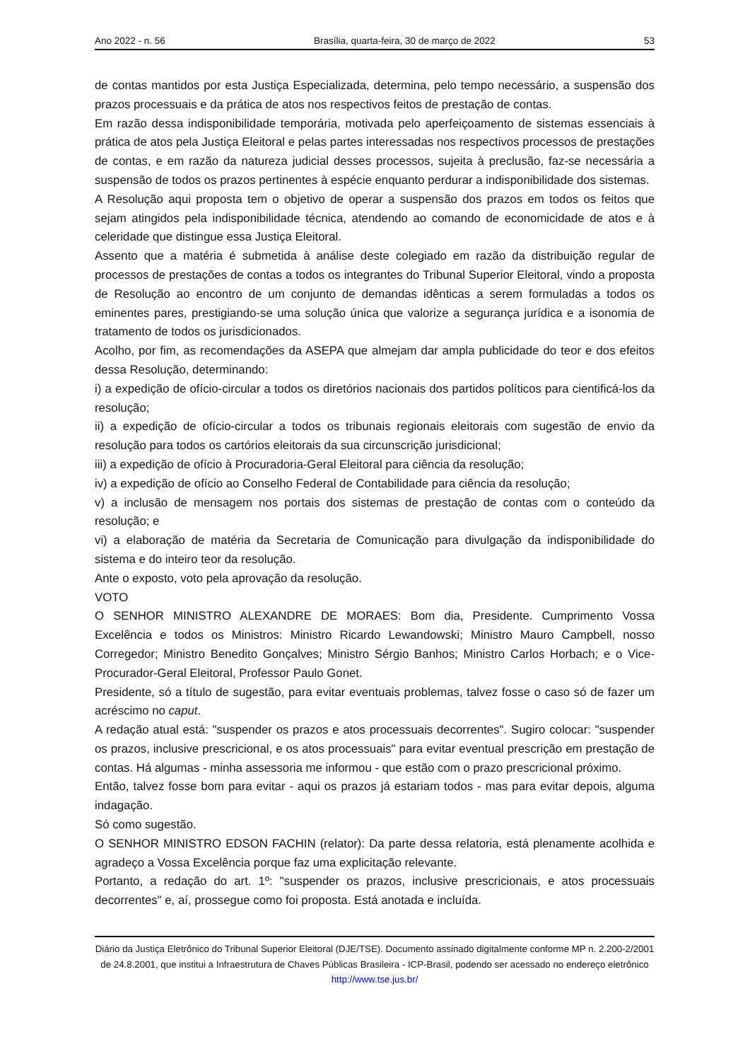Ano 2022 - n. 56 Brasília, quarta-feira, 30 de março de 2022 53
de contas mantidos por esta Justiça Especializada, determina, pelo tempo necessário, a suspensão dos prazos processuais e da prática de atos nos respectivos feitos de prestação de contas.
Em razão dessa indisponibilidade temporária, motivada pelo aperfeiçoamento de sistemas essenciais à prática de atos pela Justiça Eleitoral e pelas partes interessadas nos respectivos processos de prestações de contas, e em razão da natureza judicial desses processos, sujeita à preclusão, faz-se necessária a suspensão de todos os prazos pertinentes à espécie enquanto perdurar a indisponibilidade dos sistemas.
A Resolução aqui proposta tem o objetivo de operar a suspensão dos prazos em todos os feitos que sejam atingidos pela indisponibilidade técnica, atendendo ao comando de economicidade de atos e à celeridade que distingue essa Justiça Eleitoral.
Assento que a matéria é submetida à análise deste colegiado em razão da distribuição regular de processos de prestações de contas a todos os integrantes do Tribunal Superior Eleitoral, vindo a proposta de Resolução ao encontro de um conjunto de demandas idênticas a serem formuladas a todos os eminentes pares, prestigiando-se uma solução única que valorize a segurança jurídica e a isonomia de tratamento de todos os jurisdicionados.
Acolho, por fim, as recomendações da ASEPA que almejam dar ampla publicidade do teor e dos efeitos dessa Resolução, determinando:
i) a expedição de ofício-circular a todos os diretórios nacionais dos partidos políticos para cientificá-los da resolução;
ii) a expedição de ofício-circular a todos os tribunais regionais eleitorais com sugestão de envio da resolução para todos os cartórios eleitorais da sua circunscrição jurisdicional;
iii) a expedição de ofício à Procuradoria-Geral Eleitoral para ciência da resolução;
iv) a expedição de ofício ao Conselho Federal de Contabilidade para ciência da resolução;
v) a inclusão de mensagem nos portais dos sistemas de prestação de contas com o conteúdo da resolução; e
vi) a elaboração de matéria da Secretaria de Comunicação para divulgação da indisponibilidade do sistema e do inteiro teor da resolução.
Ante o exposto, voto pela aprovação da resolução.
VOTO
O SENHOR MINISTRO ALEXANDRE DE MORAES: Bom dia, Presidente. Cumprimento Vossa Excelência e todos os Ministros: Ministro Ricardo Lewandowski; Ministro Mauro Campbell, nosso Corregedor; Ministro Benedito Gonçalves; Ministro Sérgio Banhos; Ministro Carlos Horbach; e o Vice-Procurador-Geral Eleitoral, Professor Paulo Gonet.
Presidente, só a título de sugestão, para evitar eventuais problemas, talvez fosse o caso só de fazer um acréscimo no caput.
A redação atual está: "suspender os prazos e atos processuais decorrentes". Sugiro colocar: "suspender os prazos, inclusive prescricional, e os atos processuais" para evitar eventual prescrição em prestação de contas. Há algumas - minha assessoria me informou - que estão com o prazo prescricional próximo.
Então, talvez fosse bom para evitar - aqui os prazos já estariam todos - mas para evitar depois, alguma indagação.
Só como sugestão.
O SENHOR MINISTRO EDSON FACHIN (relator): Da parte dessa relatoria, está plenamente acolhida e agradeço a Vossa Excelência porque faz uma explicitação relevante.
Portanto, a redação do art. 1º: "suspender os prazos, inclusive prescricionais, e atos processuais decorrentes" e, aí, prossegue como foi proposta. Está anotada e incluída.
Diário da Justiça Eletrônico do Tribunal Superior Eleitoral (DJE/TSE). Documento assinado digitalmente conforme MP n. 2.200-2/2001 de 24.8.2001, que institui a Infraestrutura de Chaves Públicas Brasileira - ICP-Brasil, podendo ser acessado no endereço eletrônico http://www.tse.jus.br/